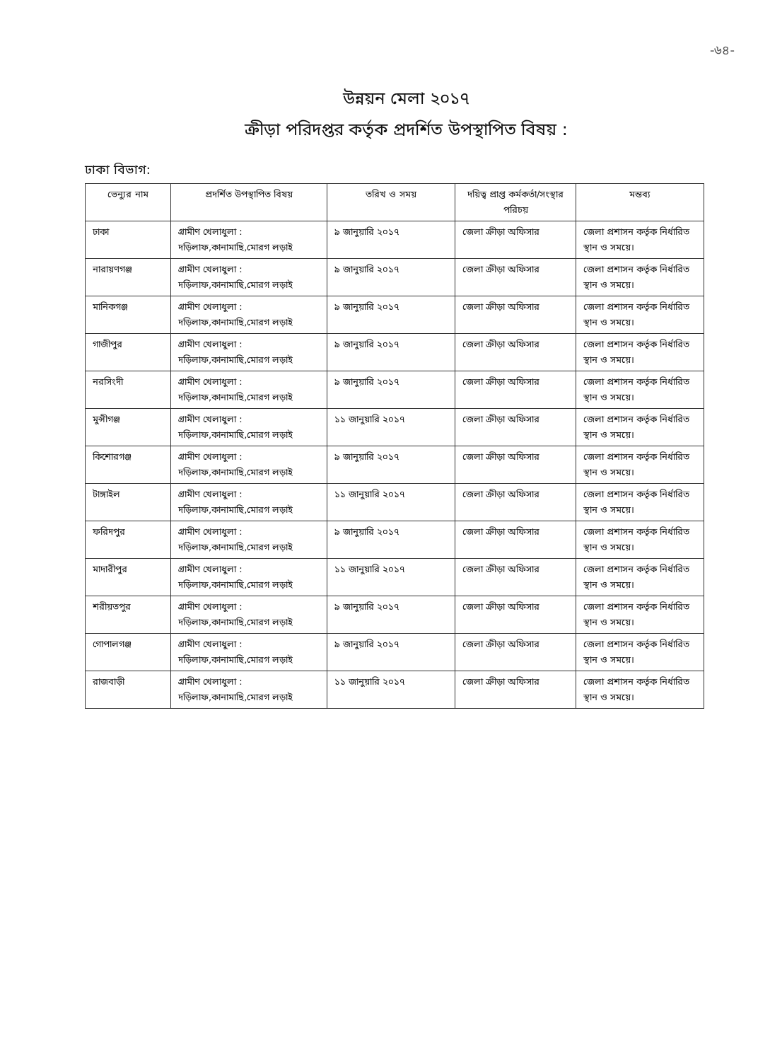-৬৪-
উন্নয়ন মেলা ২০১৭
ক্রীড়া পরিদপ্তর কর্তৃক প্রদর্শিত উপস্থাপিত বিষয় :
ঢাকা বিভাগ:
| ভেন্যুর নাম | প্রদর্শিত উপস্থাপিত বিষয় | তরিখ ও সময় | দয়িত্ব প্রাপ্ত কর্মকর্তা/সংস্থার পরিচয় | মন্তব্য |
| --- | --- | --- | --- | --- |
| ঢাকা | গ্রামীণ খেলাধুলা : দড়িলাফ,কানামাছি,মোরগ লড়াই | ৯ জানুয়ারি ২০১৭ | জেলা ক্রীড়া অফিসার | জেলা প্রশাসন কর্তৃক নির্ধারিত স্থান ও সময়ে। |
| নারায়ণগঞ্জ | গ্রামীণ খেলাধুলা : দড়িলাফ,কানামাছি,মোরগ লড়াই | ৯ জানুয়ারি ২০১৭ | জেলা ক্রীড়া অফিসার | জেলা প্রশাসন কর্তৃক নির্ধারিত স্থান ও সময়ে। |
| মানিকগঞ্জ | গ্রামীণ খেলাধুলা : দড়িলাফ,কানামাছি,মোরগ লড়াই | ৯ জানুয়ারি ২০১৭ | জেলা ক্রীড়া অফিসার | জেলা প্রশাসন কর্তৃক নির্ধারিত স্থান ও সময়ে। |
| গাজীপুর | গ্রামীণ খেলাধুলা : দড়িলাফ,কানামাছি,মোরগ লড়াই | ৯ জানুয়ারি ২০১৭ | জেলা ক্রীড়া অফিসার | জেলা প্রশাসন কর্তৃক নির্ধারিত স্থান ও সময়ে। |
| নরসিংদী | গ্রামীণ খেলাধুলা : দড়িলাফ,কানামাছি,মোরগ লড়াই | ৯ জানুয়ারি ২০১৭ | জেলা ক্রীড়া অফিসার | জেলা প্রশাসন কর্তৃক নির্ধারিত স্থান ও সময়ে। |
| মুন্সীগঞ্জ | গ্রামীণ খেলাধুলা : দড়িলাফ,কানামাছি,মোরগ লড়াই | ১১ জানুয়ারি ২০১৭ | জেলা ক্রীড়া অফিসার | জেলা প্রশাসন কর্তৃক নির্ধারিত স্থান ও সময়ে। |
| কিশোরগঞ্জ | গ্রামীণ খেলাধুলা : দড়িলাফ,কানামাছি,মোরগ লড়াই | ৯ জানুয়ারি ২০১৭ | জেলা ক্রীড়া অফিসার | জেলা প্রশাসন কর্তৃক নির্ধারিত স্থান ও সময়ে। |
| টাঙ্গাইল | গ্রামীণ খেলাধুলা : দড়িলাফ,কানামাছি,মোরগ লড়াই | ১১ জানুয়ারি ২০১৭ | জেলা ক্রীড়া অফিসার | জেলা প্রশাসন কর্তৃক নির্ধারিত স্থান ও সময়ে। |
| ফরিদপুর | গ্রামীণ খেলাধুলা : দড়িলাফ,কানামাছি,মোরগ লড়াই | ৯ জানুয়ারি ২০১৭ | জেলা ক্রীড়া অফিসার | জেলা প্রশাসন কর্তৃক নির্ধারিত স্থান ও সময়ে। |
| মাদারীপুর | গ্রামীণ খেলাধুলা : দড়িলাফ,কানামাছি,মোরগ লড়াই | ১১ জানুয়ারি ২০১৭ | জেলা ক্রীড়া অফিসার | জেলা প্রশাসন কর্তৃক নির্ধারিত স্থান ও সময়ে। |
| শরীয়তপুর | গ্রামীণ খেলাধুলা : দড়িলাফ,কানামাছি,মোরগ লড়াই | ৯ জানুয়ারি ২০১৭ | জেলা ক্রীড়া অফিসার | জেলা প্রশাসন কর্তৃক নির্ধারিত স্থান ও সময়ে। |
| গোপালগঞ্জ | গ্রামীণ খেলাধুলা : দড়িলাফ,কানামাছি,মোরগ লড়াই | ৯ জানুয়ারি ২০১৭ | জেলা ক্রীড়া অফিসার | জেলা প্রশাসন কর্তৃক নির্ধারিত স্থান ও সময়ে। |
| রাজবাড়ী | গ্রামীণ খেলাধুলা : দড়িলাফ,কানামাছি,মোরগ লড়াই | ১১ জানুয়ারি ২০১৭ | জেলা ক্রীড়া অফিসার | জেলা প্রশাসন কর্তৃক নির্ধারিত স্থান ও সময়ে। |